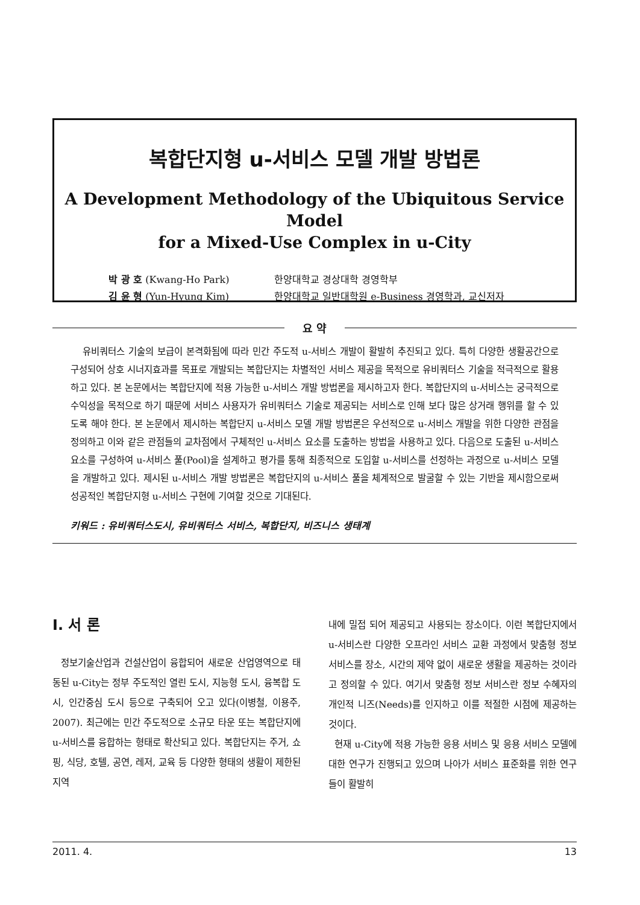복합단지형 u-서비스 모델 개발 방법론
A Development Methodology of the Ubiquitous Service Model
for a Mixed-Use Complex in u-City
박 광 호 (Kwang-Ho Park) 한양대학교 경상대학 경영학부
김 윤 형 (Yun-Hyung Kim) 한양대학교 일반대학원 e-Business 경영학과, 교신저자
요 약
유비쿼터스 기술의 보급이 본격화됨에 따라 민간 주도적 u-서비스 개발이 활발히 추진되고 있다. 특히 다양한 생활공간으로 구성되어 상호 시너지효과를 목표로 개발되는 복합단지는 차별적인 서비스 제공을 목적으로 유비쿼터스 기술을 적극적으로 활용하고 있다. 본 논문에서는 복합단지에 적용 가능한 u-서비스 개발 방법론을 제시하고자 한다. 복합단지의 u-서비스는 궁극적으로 수익성을 목적으로 하기 때문에 서비스 사용자가 유비쿼터스 기술로 제공되는 서비스로 인해 보다 많은 상거래 행위를 할 수 있도록 해야 한다. 본 논문에서 제시하는 복합단지 u-서비스 모델 개발 방법론은 우선적으로 u-서비스 개발을 위한 다양한 관점을 정의하고 이와 같은 관점들의 교차점에서 구체적인 u-서비스 요소를 도출하는 방법을 사용하고 있다. 다음으로 도출된 u-서비스 요소를 구성하여 u-서비스 풀(Pool)을 설계하고 평가를 통해 최종적으로 도입할 u-서비스를 선정하는 과정으로 u-서비스 모델을 개발하고 있다. 제시된 u-서비스 개발 방법론은 복합단지의 u-서비스 풀을 체계적으로 발굴할 수 있는 기반을 제시함으로써 성공적인 복합단지형 u-서비스 구현에 기여할 것으로 기대된다.
키워드 : 유비쿼터스도시, 유비쿼터스 서비스, 복합단지, 비즈니스 생태계
Ⅰ. 서 론
정보기술산업과 건설산업이 융합되어 새로운 산업영역으로 태동된 u-City는 정부 주도적인 열린 도시, 지능형 도시, 융복합 도시, 인간중심 도시 등으로 구축되어 오고 있다(이병철, 이용주, 2007). 최근에는 민간 주도적으로 소규모 타운 또는 복합단지에 u-서비스를 융합하는 형태로 확산되고 있다. 복합단지는 주거, 쇼핑, 식당, 호텔, 공연, 레저, 교육 등 다양한 형태의 생활이 제한된 지역
내에 밀접 되어 제공되고 사용되는 장소이다. 이런 복합단지에서 u-서비스란 다양한 오프라인 서비스 교환 과정에서 맞춤형 정보 서비스를 장소, 시간의 제약 없이 새로운 생활을 제공하는 것이라고 정의할 수 있다. 여기서 맞춤형 정보 서비스란 정보 수혜자의 개인적 니즈(Needs)를 인지하고 이를 적절한 시점에 제공하는 것이다.
현재 u-City에 적용 가능한 응용 서비스 및 응용 서비스 모델에 대한 연구가 진행되고 있으며 나아가 서비스 표준화를 위한 연구들이 활발히
2011. 4. 13